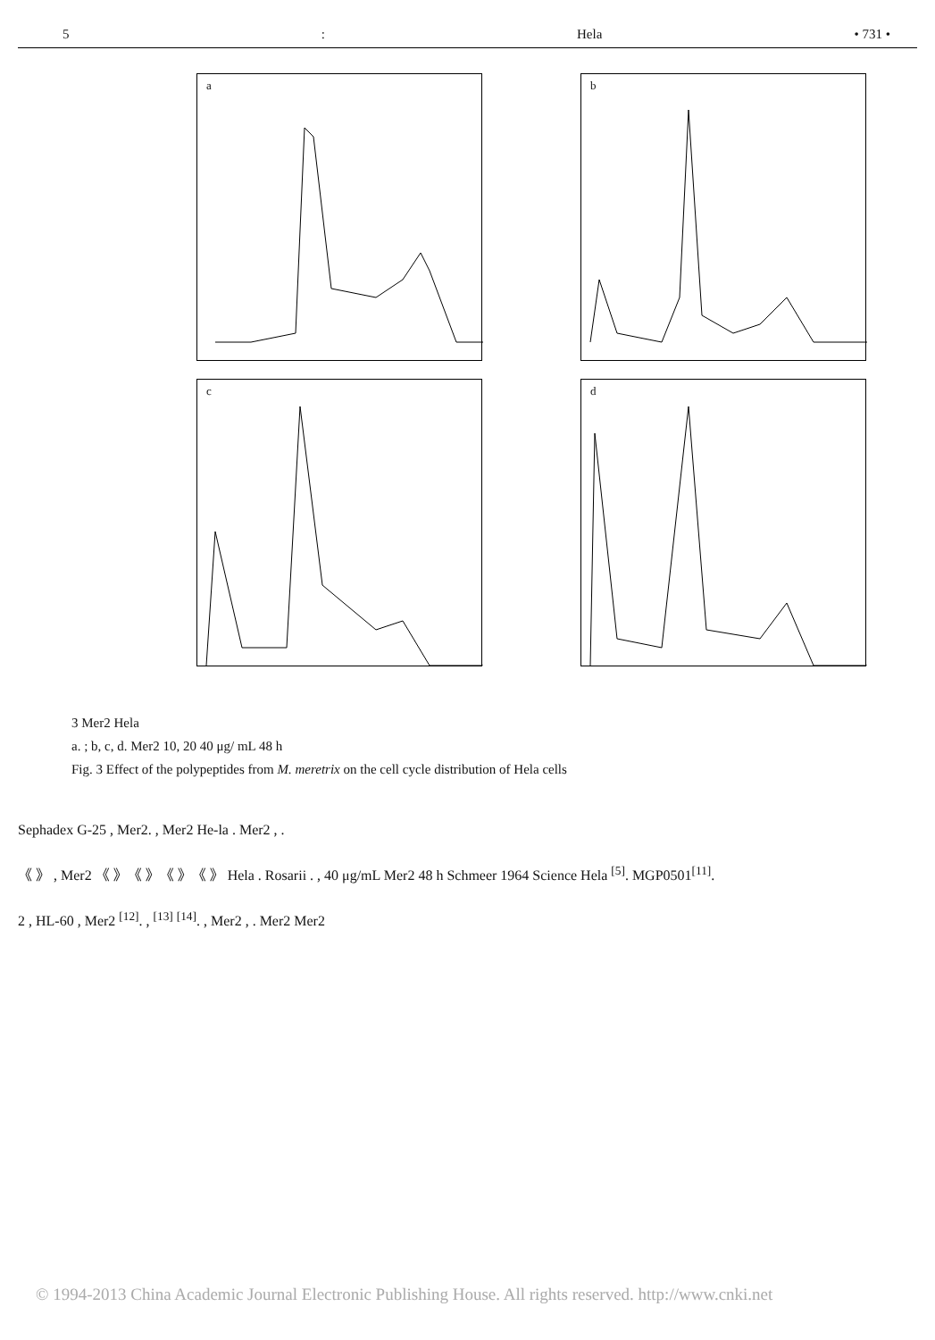5: Hela • 731 •
a
b
c
d
3 Mer2 Hela
a. ; b, c, d. Mer2 10, 20 40 μg/ mL 48 h
Fig. 3 Effect of the polypeptides from M. meretrix on the cell cycle distribution of Hela cells
Sephadex G-25 , Mer2. , Mer2 He-la . Mer2 , .
《 》 , Mer2 《 》《 》《 》《 》 Hela . Rosarii . , 40 μg/mL Mer2 48 h Schmeer 1964 Science Hela <sup>[5]</sup>. MGP0501<sup>[11]</sup>.
2 , HL-60 , Mer2 <sup>[12]</sup>. , <sup>[13]</sup> <sup>[14]</sup>. , Mer2 , . Mer2 Mer2
© 1994-2013 China Academic Journal Electronic Publishing House. All rights reserved. http://www.cnki.net